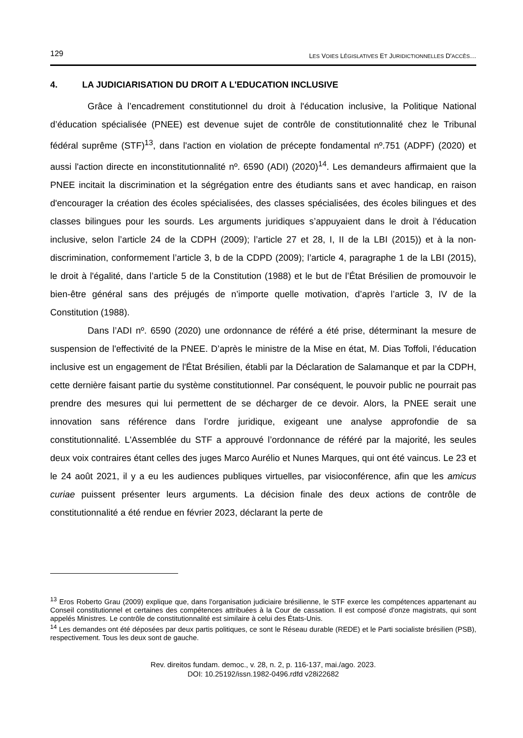129 LES VOIES LÉGISLATIVES ET JURIDICTIONNELLES D'ACCÈS…
4. LA JUDICIARISATION DU DROIT A L'EDUCATION INCLUSIVE
Grâce à l’encadrement constitutionnel du droit à l'éducation inclusive, la Politique National d’éducation spécialisée (PNEE) est devenue sujet de contrôle de constitutionnalité chez le Tribunal fédéral suprême (STF)<sup>13</sup>, dans l'action en violation de précepte fondamental nº.751 (ADPF) (2020) et aussi l'action directe en inconstitutionnalité nº. 6590 (ADI) (2020)<sup>14</sup>. Les demandeurs affirmaient que la PNEE incitait la discrimination et la ségrégation entre des étudiants sans et avec handicap, en raison d'encourager la création des écoles spécialisées, des classes spécialisées, des écoles bilingues et des classes bilingues pour les sourds. Les arguments juridiques s’appuyaient dans le droit à l’éducation inclusive, selon l’article 24 de la CDPH (2009); l’article 27 et 28, I, II de la LBI (2015)) et à la non-discrimination, conformement l’article 3, b de la CDPD (2009); l’article 4, paragraphe 1 de la LBI (2015), le droit à l'égalité, dans l’article 5 de la Constitution (1988) et le but de l’État Brésilien de promouvoir le bien-être général sans des préjugés de n’importe quelle motivation, d’après l’article 3, IV de la Constitution (1988).
Dans l’ADI nº. 6590 (2020) une ordonnance de référé a été prise, déterminant la mesure de suspension de l'effectivité de la PNEE. D’après le ministre de la Mise en état, M. Dias Toffoli, l’éducation inclusive est un engagement de l'État Brésilien, établi par la Déclaration de Salamanque et par la CDPH, cette dernière faisant partie du système constitutionnel. Par conséquent, le pouvoir public ne pourrait pas prendre des mesures qui lui permettent de se décharger de ce devoir. Alors, la PNEE serait une innovation sans référence dans l’ordre juridique, exigeant une analyse approfondie de sa constitutionnalité. L'Assemblée du STF a approuvé l’ordonnance de référé par la majorité, les seules deux voix contraires étant celles des juges Marco Aurélio et Nunes Marques, qui ont été vaincus. Le 23 et le 24 août 2021, il y a eu les audiences publiques virtuelles, par visioconférence, afin que les amicus curiae puissent présenter leurs arguments. La décision finale des deux actions de contrôle de constitutionnalité a été rendue en février 2023, déclarant la perte de
<sup>13</sup> Eros Roberto Grau (2009) explique que, dans l'organisation judiciaire brésilienne, le STF exerce les compétences appartenant au Conseil constitutionnel et certaines des compétences attribuées à la Cour de cassation. Il est composé d'onze magistrats, qui sont appelés Ministres. Le contrôle de constitutionnalité est similaire à celui des États-Unis.
<sup>14</sup> Les demandes ont été déposées par deux partis politiques, ce sont le Réseau durable (REDE) et le Parti socialiste brésilien (PSB), respectivement. Tous les deux sont de gauche.
Rev. direitos fundam. democ., v. 28, n. 2, p. 116-137, mai./ago. 2023.
DOI: 10.25192/issn.1982-0496.rdfd v28i22682